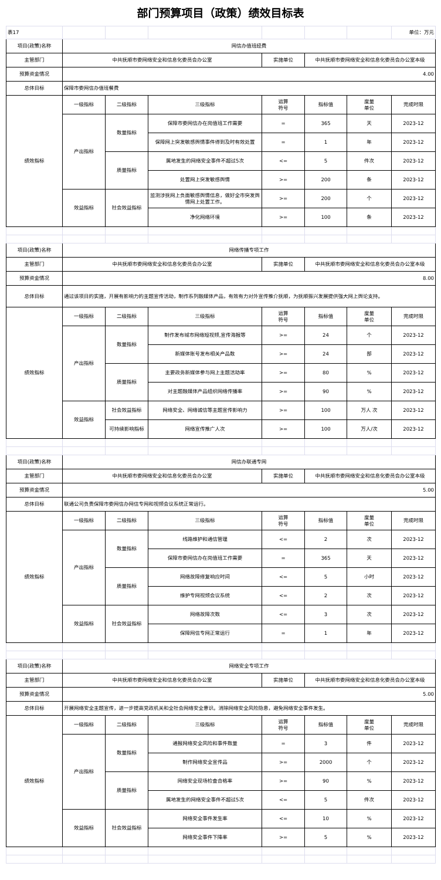部门预算项目（政策）绩效目标表
| 表17 | | | | | | | 单位：万元 |
| 项目(政策)名称 | 网信办值班经费 | | | | | | |
| 主管部门 | 中共抚顺市委网络安全和信息化委员会办公室 | | | 实施单位 | 中共抚顺市委网络安全和信息化委员会办公室本级 | | |
| 预算资金情况 | 4.00 | | | | | | |
| 总体目标 | 保障市委网信办值班餐费 | | | | | | |
| 绩效指标 | 一级指标 | 二级指标 | 三级指标 | 运算 符号 | 指标值 | 度量 单位 | 完成时限 |
| | 产出指标 | 数量指标 | 保障市委网信办在岗值班工作需要 | = | 365 | 天 | 2023-12 |
| | | | 保障网上突发敏感舆情事件得到及时有效处置 | = | 1 | 年 | 2023-12 |
| | | 质量指标 | 属地发生的网络安全事件不超过5次 | <= | 5 | 件次 | 2023-12 |
| | | | 处置网上突发敏感舆情 | >= | 200 | 条 | 2023-12 |
| | 效益指标 | 社会效益指标 | 监测涉抚网上负面敏感舆情信息，做好全市突发舆情网上处置工作。 | >= | 200 | 个 | 2023-12 |
| | | | 净化网络环境 | >= | 100 | 条 | 2023-12 |
| 项目(政策)名称 | 网络传播专项工作 | | | | | | |
| 主管部门 | 中共抚顺市委网络安全和信息化委员会办公室 | | | 实施单位 | 中共抚顺市委网络安全和信息化委员会办公室本级 | | |
| 预算资金情况 | 8.00 | | | | | | |
| 总体目标 | 通过该项目的实施，开展有影响力的主题宣传活动，制作系列融媒体产品，有效有力对外宣传推介抚顺，为抚顺振兴发展提供强大网上舆论支持。 | | | | | | |
| 绩效指标 | 一级指标 | 二级指标 | 三级指标 | 运算 符号 | 指标值 | 度量 单位 | 完成时限 |
| | 产出指标 | 数量指标 | 制作发布城市网络短视频,宣传海报等 | >= | 24 | 个 | 2023-12 |
| | | | 新媒体账号发布相关产品数 | >= | 24 | 部 | 2023-12 |
| | | 质量指标 | 主要政务新媒体参与网上主题活动率 | >= | 80 | % | 2023-12 |
| | | | 对主题融媒体产品组织网络传播率 | >= | 90 | % | 2023-12 |
| | 效益指标 | 社会效益指标 | 网络安全、网络诚信等主题宣传影响力 | >= | 100 | 万人 次 | 2023-12 |
| | | 可持续影响指标 | 网络宣传推广人次 | >= | 100 | 万人/次 | 2023-12 |
| 项目(政策)名称 | 网信办联通专网 | | | | | | |
| 主管部门 | 中共抚顺市委网络安全和信息化委员会办公室 | | | 实施单位 | 中共抚顺市委网络安全和信息化委员会办公室本级 | | |
| 预算资金情况 | 5.00 | | | | | | |
| 总体目标 | 联通公司负责保障市委网信办网信专网和视频会议系统正常运行。 | | | | | | |
| 绩效指标 | 一级指标 | 二级指标 | 三级指标 | 运算 符号 | 指标值 | 度量 单位 | 完成时限 |
| | 产出指标 | 数量指标 | 线路维护和通信管理 | <= | 2 | 次 | 2023-12 |
| | | | 保障市委网信办在岗值班工作需要 | = | 365 | 天 | 2023-12 |
| | | 质量指标 | 网络故障修复响应时间 | <= | 5 | 小时 | 2023-12 |
| | | | 维护专网视频会议系统 | <= | 2 | 次 | 2023-12 |
| | 效益指标 | 社会效益指标 | 网络故障次数 | <= | 3 | 次 | 2023-12 |
| | | | 保障网信专网正常运行 | = | 1 | 年 | 2023-12 |
| 项目(政策)名称 | 网络安全专项工作 | | | | | | |
| 主管部门 | 中共抚顺市委网络安全和信息化委员会办公室 | | | 实施单位 | 中共抚顺市委网络安全和信息化委员会办公室本级 | | |
| 预算资金情况 | 5.00 | | | | | | |
| 总体目标 | 开展网络安全主题宣传，进一步提高党政机关和全社会网络安全意识。消除网络安全风险隐患，避免网络安全事件发生。 | | | | | | |
| 绩效指标 | 一级指标 | 二级指标 | 三级指标 | 运算 符号 | 指标值 | 度量 单位 | 完成时限 |
| | 产出指标 | 数量指标 | 通报网络安全风险和事件数量 | = | 3 | 件 | 2023-12 |
| | | | 制作网络安全宣传品 | >= | 2000 | 个 | 2023-12 |
| | | 质量指标 | 网络安全现场检查合格率 | >= | 90 | % | 2023-12 |
| | | | 属地发生的网络安全事件不超过5次 | <= | 5 | 件次 | 2023-12 |
| | 效益指标 | 社会效益指标 | 网络安全事件发生率 | <= | 10 | % | 2023-12 |
| | | | 网络安全事件下降率 | >= | 5 | % | 2023-12 |